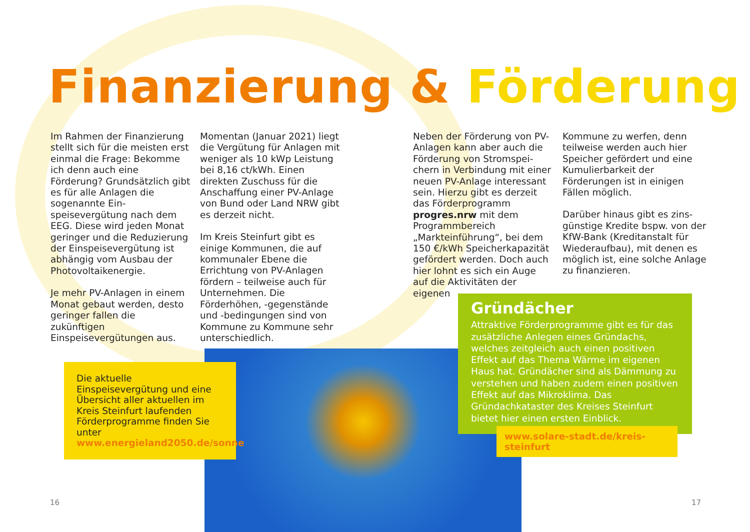Finanzierung & Förderung
Im Rahmen der Finanzierung stellt sich für die meisten erst einmal die Frage: Bekomme ich denn auch eine Förderung? Grundsätzlich gibt es für alle Anlagen die sogenannte Ein­speisevergütung nach dem EEG. Diese wird jeden Monat geringer und die Reduzierung der Einspeisevergütung ist ab­hängig vom Ausbau der Photo­voltaikenergie.
Je mehr PV-Anlagen in einem Monat gebaut werden, desto geringer fallen die zukünftigen Einspeisevergütungen aus.
Momentan (Januar 2021) liegt die Vergütung für Anlagen mit weniger als 10 kWp Leistung bei 8,16 ct/kWh. Einen direkten Zuschuss für die Anschaffung einer PV-Anlage von Bund oder Land NRW gibt es derzeit nicht.
Im Kreis Steinfurt gibt es einige Kommunen, die auf kommu­naler Ebene die Errichtung von PV-Anlagen fördern – teilweise auch für Unternehmen. Die Förderhöhen, -gegenstände und -bedingungen sind von Kommune zu Kommune sehr unterschiedlich.
Neben der Förderung von PV-Anlagen kann aber auch die Förderung von Stromspei­chern in Verbindung mit einer neuen PV-Anlage interessant sein. Hierzu gibt es derzeit das Förderprogramm progres.nrw mit dem Programmbereich „Markteinführung“, bei dem 150 €/kWh Speicherkapazität gefördert werden. Doch auch hier lohnt es sich ein Auge auf die Aktivitäten der eigenen
Kommune zu werfen, denn teil­weise werden auch hier Spei­cher gefördert und eine Kumu­lierbarkeit der Förderungen ist in einigen Fällen möglich.
Darüber hinaus gibt es zins­günstige Kredite bspw. von der KfW-Bank (Kreditanstalt für Wiederaufbau), mit denen es möglich ist, eine solche Anlage zu finanzieren.
Die aktuelle Einspeisevergütung und eine Übersicht aller aktuellen im Kreis Steinfurt laufenden Förderprogramme finden Sie unter www.energieland2050.de/sonne
Gründächer
Attraktive Förderprogramme gibt es für das zusätzliche Anlegen eines Gründachs, welches zeitgleich auch einen positiven Effekt auf das Thema Wärme im eigenen Haus hat. Gründächer sind als Dämmung zu verstehen und haben zu­dem einen positiven Effekt auf das Mikroklima. Das Gründachkataster des Kreises Steinfurt bietet hier einen ersten Einblick.
www.solare-stadt.de/kreis-steinfurt
16 17